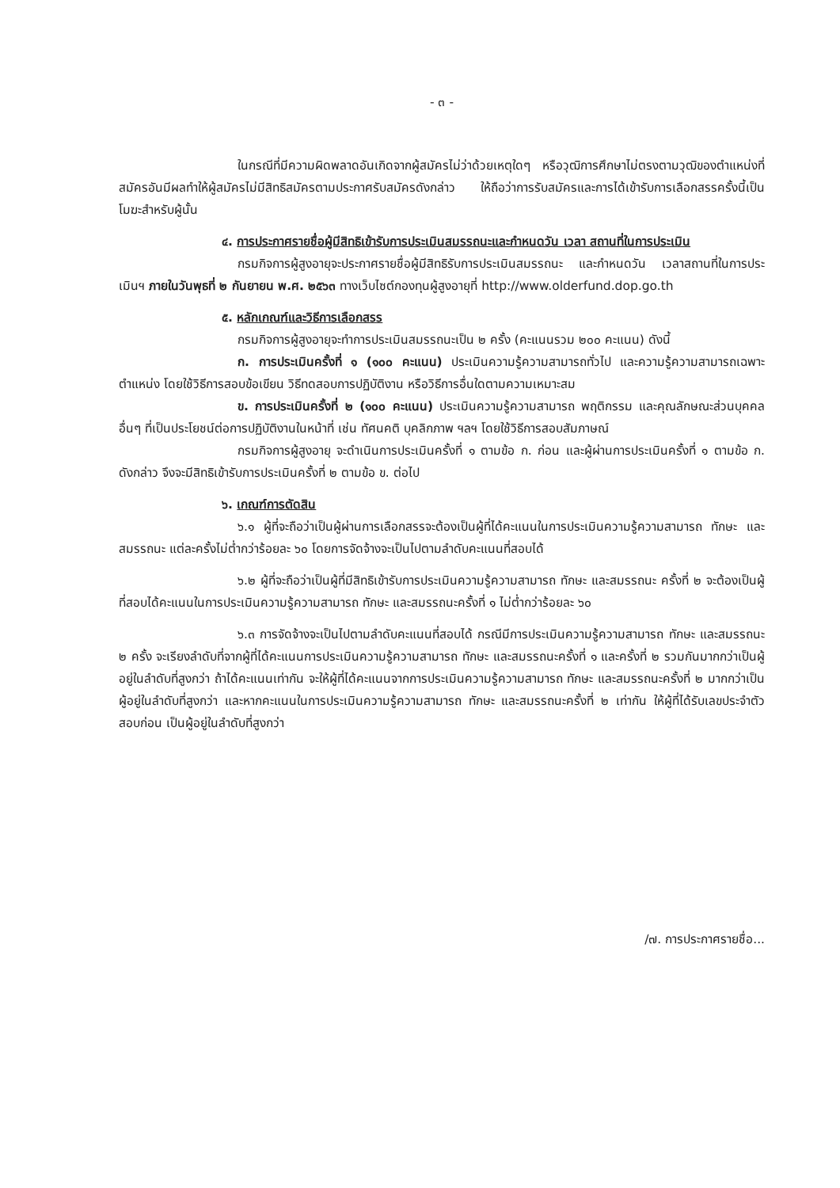- ๓ -
ในกรณีที่มีความผิดพลาดอันเกิดจากผู้สมัครไม่ว่าด้วยเหตุใดๆ หรือวุฒิการศึกษาไม่ตรงตามวุฒิของตำแหน่งที่สมัครอันมีผลทำให้ผู้สมัครไม่มีสิทธิสมัครตามประกาศรับสมัครดังกล่าว ให้ถือว่าการรับสมัครและการได้เข้ารับการเลือกสรรครั้งนี้เป็นโมฆะสำหรับผู้นั้น
๔. การประกาศรายชื่อผู้มีสิทธิเข้ารับการประเมินสมรรถนะและกำหนดวัน เวลา สถานที่ในการประเมิน
กรมกิจการผู้สูงอายุจะประกาศรายชื่อผู้มีสิทธิรับการประเมินสมรรถนะ และกำหนดวัน เวลาสถานที่ในการประเมินฯ ภายในวันพุธที่ ๒ กันยายน พ.ศ. ๒๕๖๓ ทางเว็บไซต์กองทุนผู้สูงอายุที่ http://www.olderfund.dop.go.th
๕. หลักเกณฑ์และวิธีการเลือกสรร
กรมกิจการผู้สูงอายุจะทำการประเมินสมรรถนะเป็น ๒ ครั้ง (คะแนนรวม ๒๐๐ คะแนน) ดังนี้
ก. การประเมินครั้งที่ ๑ (๑๐๐ คะแนน) ประเมินความรู้ความสามารถทั่วไป และความรู้ความสามารถเฉพาะตำแหน่ง โดยใช้วิธีการสอบข้อเขียน วิธีทดสอบการปฏิบัติงาน หรือวิธีการอื่นใดตามความเหมาะสม
ข. การประเมินครั้งที่ ๒ (๑๐๐ คะแนน) ประเมินความรู้ความสามารถ พฤติกรรม และคุณลักษณะส่วนบุคคลอื่นๆ ที่เป็นประโยชน์ต่อการปฏิบัติงานในหน้าที่ เช่น ทัศนคติ บุคลิกภาพ ฯลฯ โดยใช้วิธีการสอบสัมภาษณ์
กรมกิจการผู้สูงอายุ จะดำเนินการประเมินครั้งที่ ๑ ตามข้อ ก. ก่อน และผู้ผ่านการประเมินครั้งที่ ๑ ตามข้อ ก. ดังกล่าว จึงจะมีสิทธิเข้ารับการประเมินครั้งที่ ๒ ตามข้อ ข. ต่อไป
๖. เกณฑ์การตัดสิน
๖.๑ ผู้ที่จะถือว่าเป็นผู้ผ่านการเลือกสรรจะต้องเป็นผู้ที่ได้คะแนนในการประเมินความรู้ความสามารถ ทักษะ และสมรรถนะ แต่ละครั้งไม่ต่ำกว่าร้อยละ ๖๐ โดยการจัดจ้างจะเป็นไปตามลำดับคะแนนที่สอบได้
๖.๒ ผู้ที่จะถือว่าเป็นผู้ที่มีสิทธิเข้ารับการประเมินความรู้ความสามารถ ทักษะ และสมรรถนะ ครั้งที่ ๒ จะต้องเป็นผู้ที่สอบได้คะแนนในการประเมินความรู้ความสามารถ ทักษะ และสมรรถนะครั้งที่ ๑ ไม่ต่ำกว่าร้อยละ ๖๐
๖.๓ การจัดจ้างจะเป็นไปตามลำดับคะแนนที่สอบได้ กรณีมีการประเมินความรู้ความสามารถ ทักษะ และสมรรถนะ ๒ ครั้ง จะเรียงลำดับที่จากผู้ที่ได้คะแนนการประเมินความรู้ความสามารถ ทักษะ และสมรรถนะครั้งที่ ๑ และครั้งที่ ๒ รวมกันมากกว่าเป็นผู้อยู่ในลำดับที่สูงกว่า ถ้าได้คะแนนเท่ากัน จะให้ผู้ที่ได้คะแนนจากการประเมินความรู้ความสามารถ ทักษะ และสมรรถนะครั้งที่ ๒ มากกว่าเป็นผู้อยู่ในลำดับที่สูงกว่า และหากคะแนนในการประเมินความรู้ความสามารถ ทักษะ และสมรรถนะครั้งที่ ๒ เท่ากัน ให้ผู้ที่ได้รับเลขประจำตัวสอบก่อน เป็นผู้อยู่ในลำดับที่สูงกว่า
/๗. การประกาศรายชื่อ...